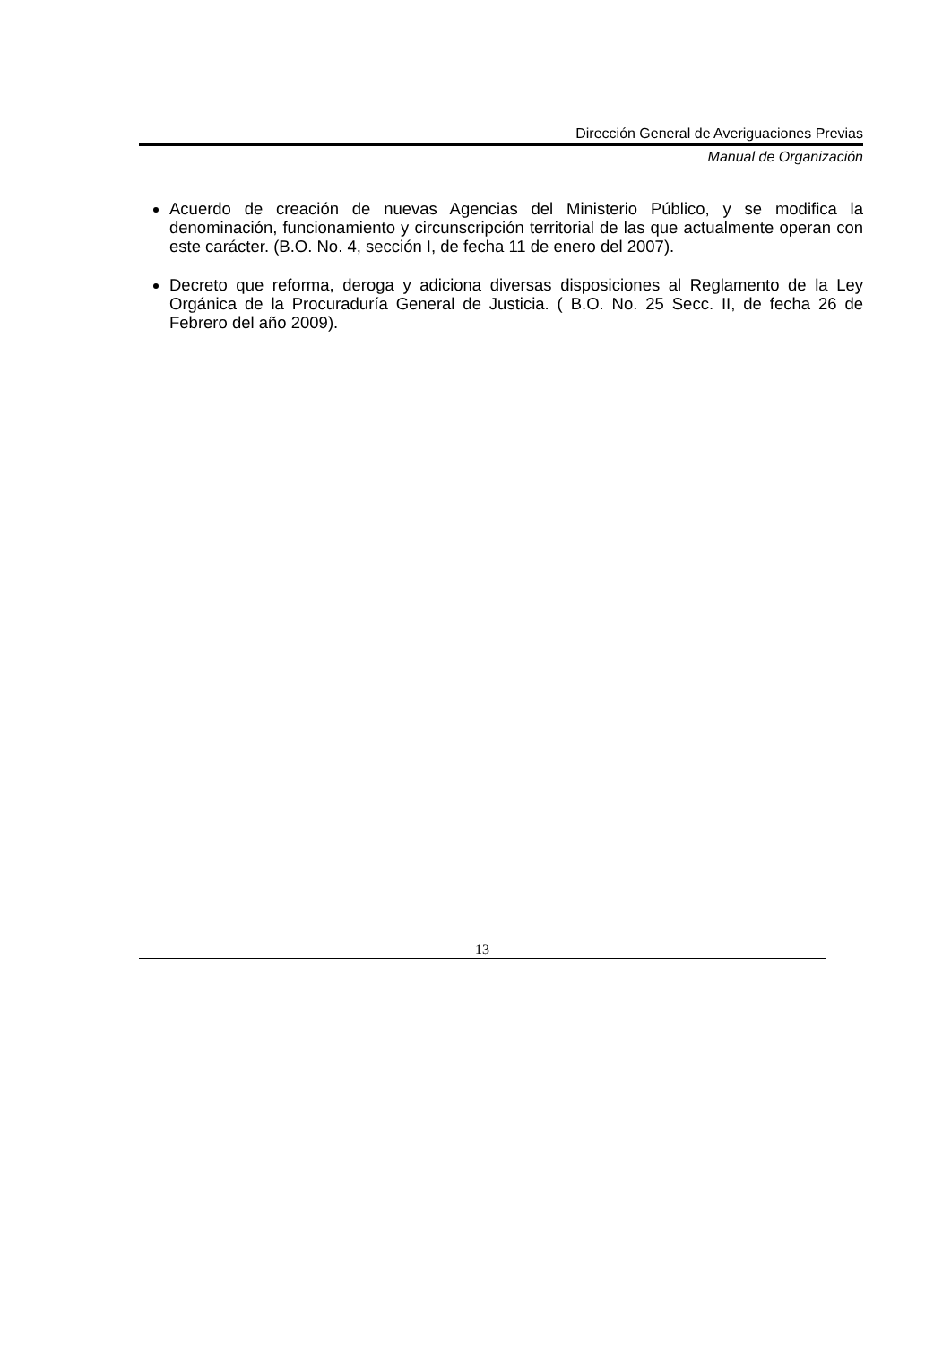Dirección General de Averiguaciones Previas
Manual de Organización
Acuerdo de creación de nuevas Agencias del Ministerio Público, y se modifica la denominación, funcionamiento y circunscripción territorial de las que actualmente operan con este carácter. (B.O. No. 4, sección I, de fecha 11 de enero del 2007).
Decreto que reforma, deroga y adiciona diversas disposiciones al Reglamento de la Ley Orgánica de la Procuraduría General de Justicia. ( B.O. No. 25 Secc. II, de fecha 26 de Febrero del año 2009).
13